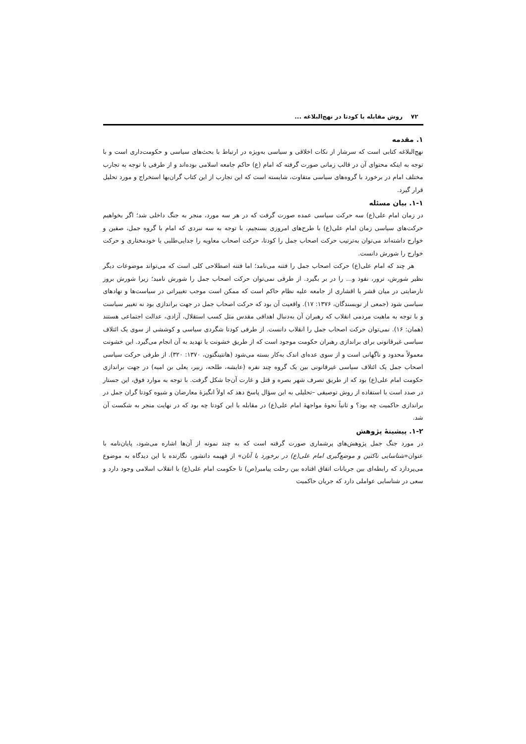۷۲ روش مقابله با کودتا در نهج‌البلاغه ...
۱. مقدمه
نهج‌البلاغه کتابی است که سرشار از نکات اخلاقی و سیاسی به‌ویژه در ارتباط با بحث‌های سیاسی و حکومت‌داری است و با توجه به اینکه محتوای آن در قالب زمانی صورت گرفته که امام (ع) حاکم جامعه اسلامی بوده‌اند و از طرفی با توجه به تجارب مختلف امام در برخورد با گروه‌های سیاسی متفاوت، شایسته است که این تجارب از این کتاب گران‌بها استخراج و مورد تحلیل قرار گیرد.
۱-۱. بیان مسئله
در زمان امام علی(ع) سه حرکت سیاسی عمده صورت گرفت که در هر سه مورد، منجر به جنگ داخلی شد؛ اگر بخواهیم حرکت‌های سیاسی زمان امام علی(ع) با طرح‌های امروزی بسنجیم، با توجه به سه نبردی که امام با گروه جمل، صفین و خوارج داشته‌اند می‌توان به‌ترتیب حرکت اصحاب جمل را کودتا، حرکت اصحاب معاویه را جدایی‌طلبی یا خودمختاری و حرکت خوارج را شورش دانست.
هر چند که امام علی(ع) حرکت اصحاب جمل را فتنه می‌نامد؛ اما فتنه اصطلاحی کلی است که می‌تواند موضوعات دیگر نظیر شورش، ترور، نفوذ و... را در بر بگیرد. از طرفی نمی‌توان حرکت اصحاب جمل را شورش نامید؛ زیرا شورش بروز نارضایتی در میان قشر یا اقشاری از جامعه علیه نظام حاکم است که ممکن است موجب تغییراتی در سیاست‌ها و نهادهای سیاسی شود (جمعی از نویسندگان، ۱۳۷۶: ۱۷). واقعیت آن بود که حرکت اصحاب جمل در جهت براندازی بود نه تغییر سیاست و با توجه به ماهیت مردمی انقلاب که رهبران آن به‌دنبال اهدافی مقدس مثل کسب استقلال، آزادی، عدالت اجتماعی هستند (همان: ۱۶). نمی‌توان حرکت اصحاب جمل را انقلاب دانست. از طرفی کودتا شگردی سیاسی و کوششی از سوی یک ائتلاف سیاسی غیرقانونی برای براندازی رهبران حکومت موجود است که از طریق خشونت یا تهدید به آن انجام می‌گیرد. این خشونت معمولاً محدود و ناگهانی است و از سوی عده‌ای اندک به‌کار بسته می‌شود (هانتینگتون، ۱۳۷۰: ۳۲۰). از طرفی حرکت سیاسی اصحاب جمل یک ائتلاف سیاسی غیرقانونی بین یک گروه چند نفره (عایشه، طلحه، زبیر، یعلی بن امیه) در جهت براندازی حکومت امام علی(ع) بود که از طریق تصرف شهر بصره و قتل و غارت آن‌جا شکل گرفت. با توجه به موارد فوق، این جستار در صدد است با استفاده از روش توصیفی –تحلیلی به این سؤال پاسخ دهد که اولاً انگیزهٔ معارضان و شیوه کودتا گران جمل در براندازی حاکمیت چه بود؟ و ثانیاً نحوهٔ مواجههٔ امام علی(ع) در مقابله با این کودتا چه بود که در نهایت منجر به شکست آن شد.
۱-۲. پیشینهٔ پژوهش
در مورد جنگ جمل پژوهش‌های پرشماری صورت گرفته است که به چند نمونه از آن‌ها اشاره می‌شود، پایان‌نامه با عنوان«شناسایی ناکثین و موضع‌گیری امام علی(ع) در برخورد با آنان» از فهیمه دانشور، نگارنده با این دیدگاه به موضوع می‌پردازد که رابطه‌ای بین جریانات اتفاق افتاده بین رحلت پیامبر(ص) تا حکومت امام علی(ع) با انقلاب اسلامی وجود دارد و سعی در شناسایی عواملی دارد که جریان حاکمیت